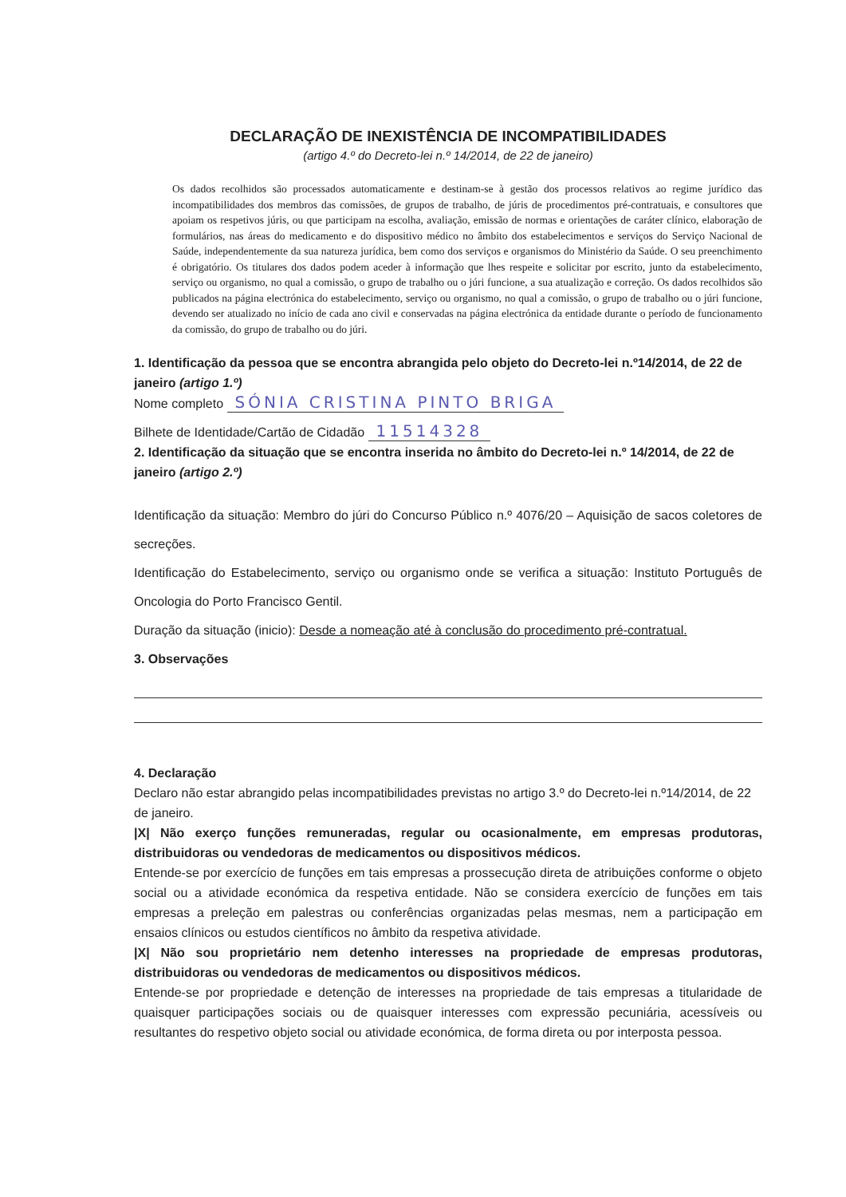DECLARAÇÃO DE INEXISTÊNCIA DE INCOMPATIBILIDADES
(artigo 4.º do Decreto-lei n.º 14/2014, de 22 de janeiro)
Os dados recolhidos são processados automaticamente e destinam-se à gestão dos processos relativos ao regime jurídico das incompatibilidades dos membros das comissões, de grupos de trabalho, de júris de procedimentos pré-contratuais, e consultores que apoiam os respetivos júris, ou que participam na escolha, avaliação, emissão de normas e orientações de caráter clínico, elaboração de formulários, nas áreas do medicamento e do dispositivo médico no âmbito dos estabelecimentos e serviços do Serviço Nacional de Saúde, independentemente da sua natureza jurídica, bem como dos serviços e organismos do Ministério da Saúde. O seu preenchimento é obrigatório. Os titulares dos dados podem aceder à informação que lhes respeite e solicitar por escrito, junto da estabelecimento, serviço ou organismo, no qual a comissão, o grupo de trabalho ou o júri funcione, a sua atualização e correção. Os dados recolhidos são publicados na página electrónica do estabelecimento, serviço ou organismo, no qual a comissão, o grupo de trabalho ou o júri funcione, devendo ser atualizado no início de cada ano civil e conservadas na página electrónica da entidade durante o período de funcionamento da comissão, do grupo de trabalho ou do júri.
1. Identificação da pessoa que se encontra abrangida pelo objeto do Decreto-lei n.º14/2014, de 22 de janeiro (artigo 1.º)
Nome completo SÓNIA CRISTINA PINTO BRIGA
Bilhete de Identidade/Cartão de Cidadão 11514328
2. Identificação da situação que se encontra inserida no âmbito do Decreto-lei n.º 14/2014, de 22 de janeiro (artigo 2.º)
Identificação da situação: Membro do júri do Concurso Público n.º 4076/20 – Aquisição de sacos coletores de secreções.
Identificação do Estabelecimento, serviço ou organismo onde se verifica a situação: Instituto Português de Oncologia do Porto Francisco Gentil.
Duração da situação (inicio): Desde a nomeação até à conclusão do procedimento pré-contratual.
3. Observações
4. Declaração
Declaro não estar abrangido pelas incompatibilidades previstas no artigo 3.º do Decreto-lei n.º14/2014, de 22 de janeiro.
|X| Não exerço funções remuneradas, regular ou ocasionalmente, em empresas produtoras, distribuidoras ou vendedoras de medicamentos ou dispositivos médicos.
Entende-se por exercício de funções em tais empresas a prossecução direta de atribuições conforme o objeto social ou a atividade económica da respetiva entidade. Não se considera exercício de funções em tais empresas a preleção em palestras ou conferências organizadas pelas mesmas, nem a participação em ensaios clínicos ou estudos científicos no âmbito da respetiva atividade.
|X| Não sou proprietário nem detenho interesses na propriedade de empresas produtoras, distribuidoras ou vendedoras de medicamentos ou dispositivos médicos.
Entende-se por propriedade e detenção de interesses na propriedade de tais empresas a titularidade de quaisquer participações sociais ou de quaisquer interesses com expressão pecuniária, acessíveis ou resultantes do respetivo objeto social ou atividade económica, de forma direta ou por interposta pessoa.